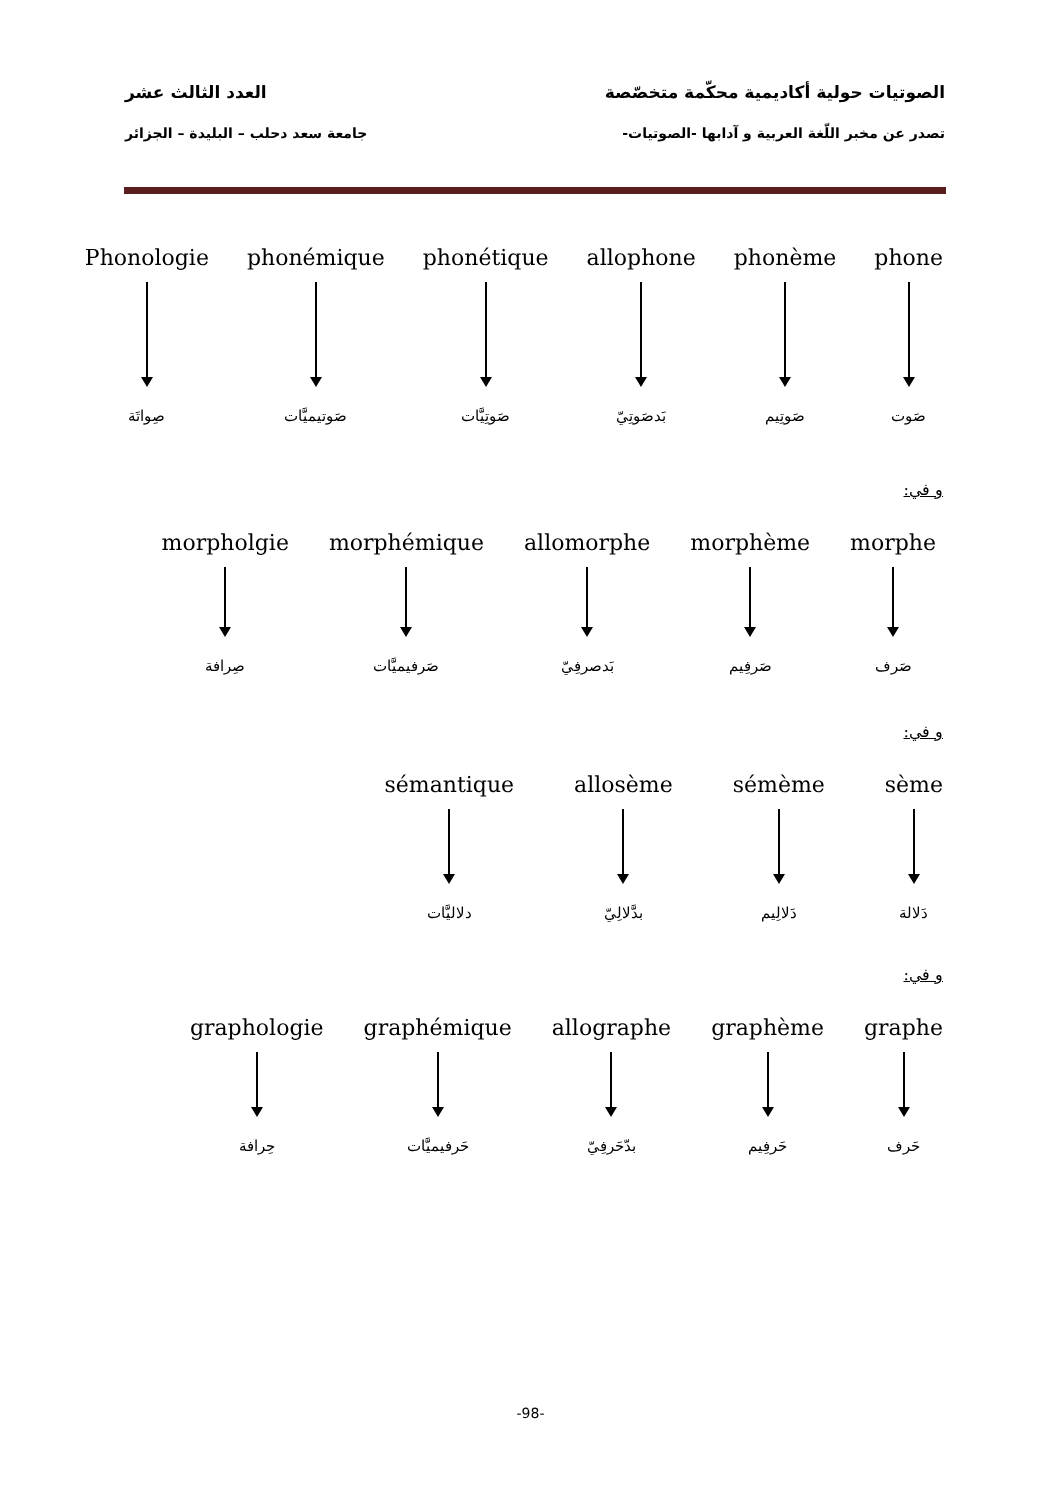الصوتيات حولية أكاديمية محكّمة متخصّصة العدد الثالث عشر
تصدر عن مخبر اللّغة العربية و آدابها -الصوتيات- جامعة سعد دحلب – البليدة – الجزائر
phone
صَوت
phonème
صَوتِيم
allophone
بَدصَوتِيّ
phonétique
صَوتِيَّات
phonémique
صَوتيميَّات
Phonologie
صِواتَة
و في:
morphe
صَرف
morphème
صَرفِيم
allomorphe
بَدصرفِيّ
morphémique
صَرفيميَّات
morpholgie
صِرافة
و في:
sème
دَلالة
sémème
دَلالِيم
allosème
بدَّلالِيّ
sémantique
دلاليَّات
و في:
graphe
حَرف
graphème
حَرفِيم
allographe
بدّحَرفِيّ
graphémique
حَرفيميَّات
graphologie
حِرافة
-98-